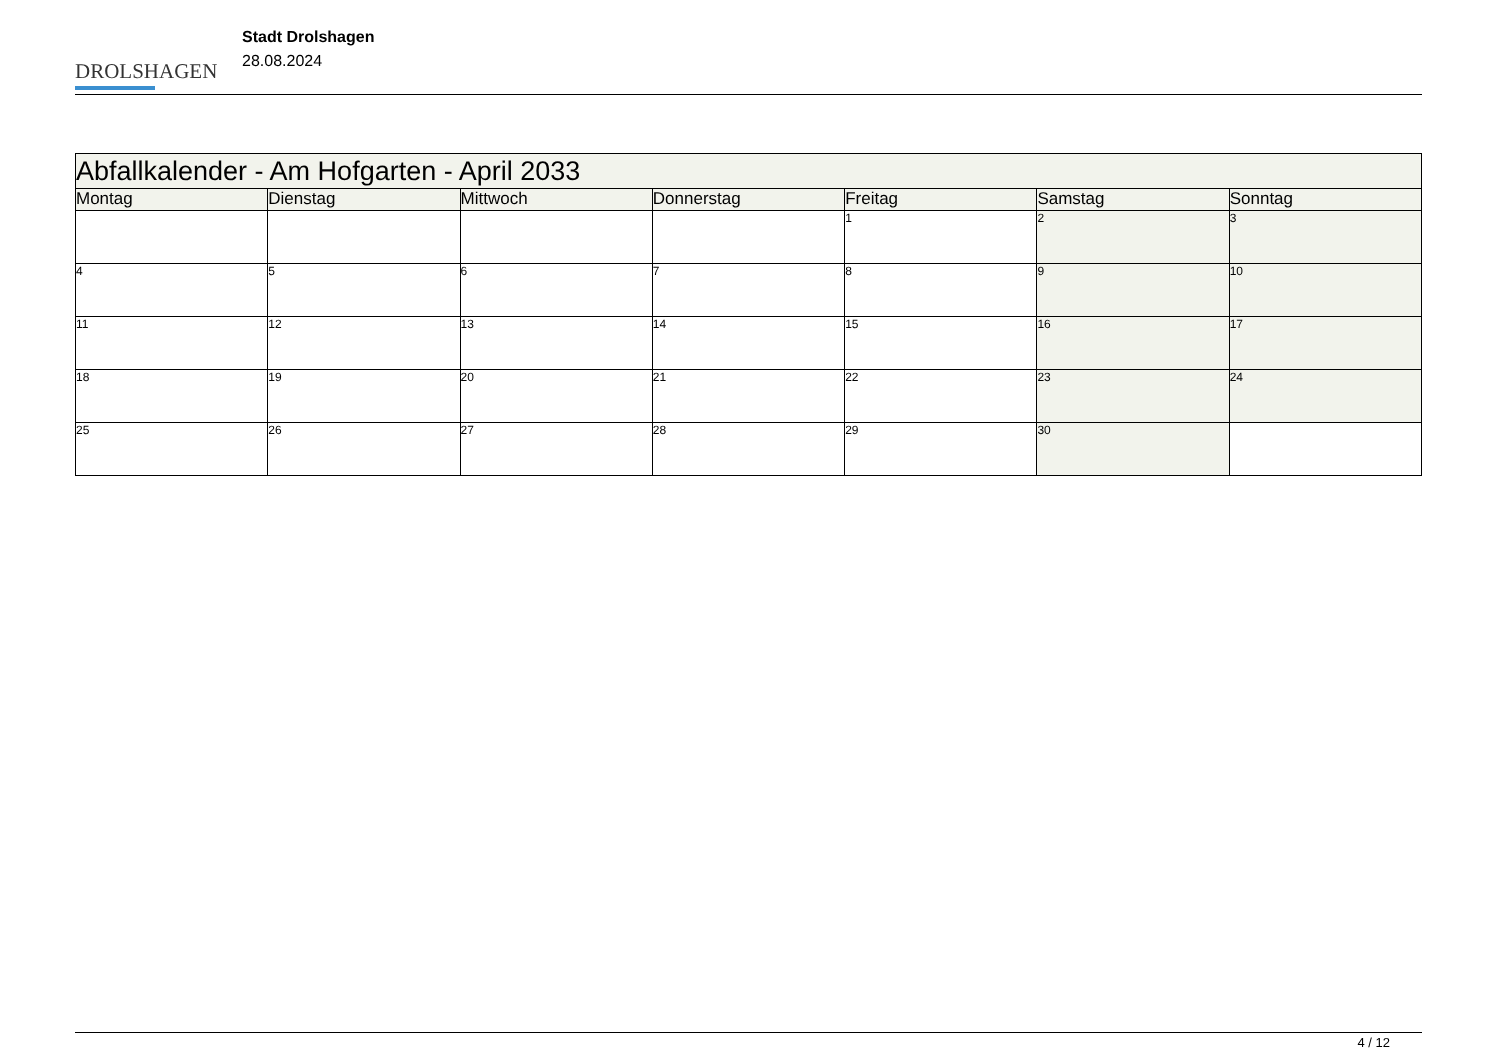DROLSHAGEN
Stadt Drolshagen
28.08.2024
| Abfallkalender - Am Hofgarten - April 2033 | | | | | | |
| --- | --- | --- | --- | --- | --- | --- |
| Montag | Dienstag | Mittwoch | Donnerstag | Freitag | Samstag | Sonntag |
| | | | | 1 | 2 | 3 |
| 4 | 5 | 6 | 7 | 8 | 9 | 10 |
| 11 | 12 | 13 | 14 | 15 | 16 | 17 |
| 18 | 19 | 20 | 21 | 22 | 23 | 24 |
| 25 | 26 | 27 | 28 | 29 | 30 | |
4 / 12